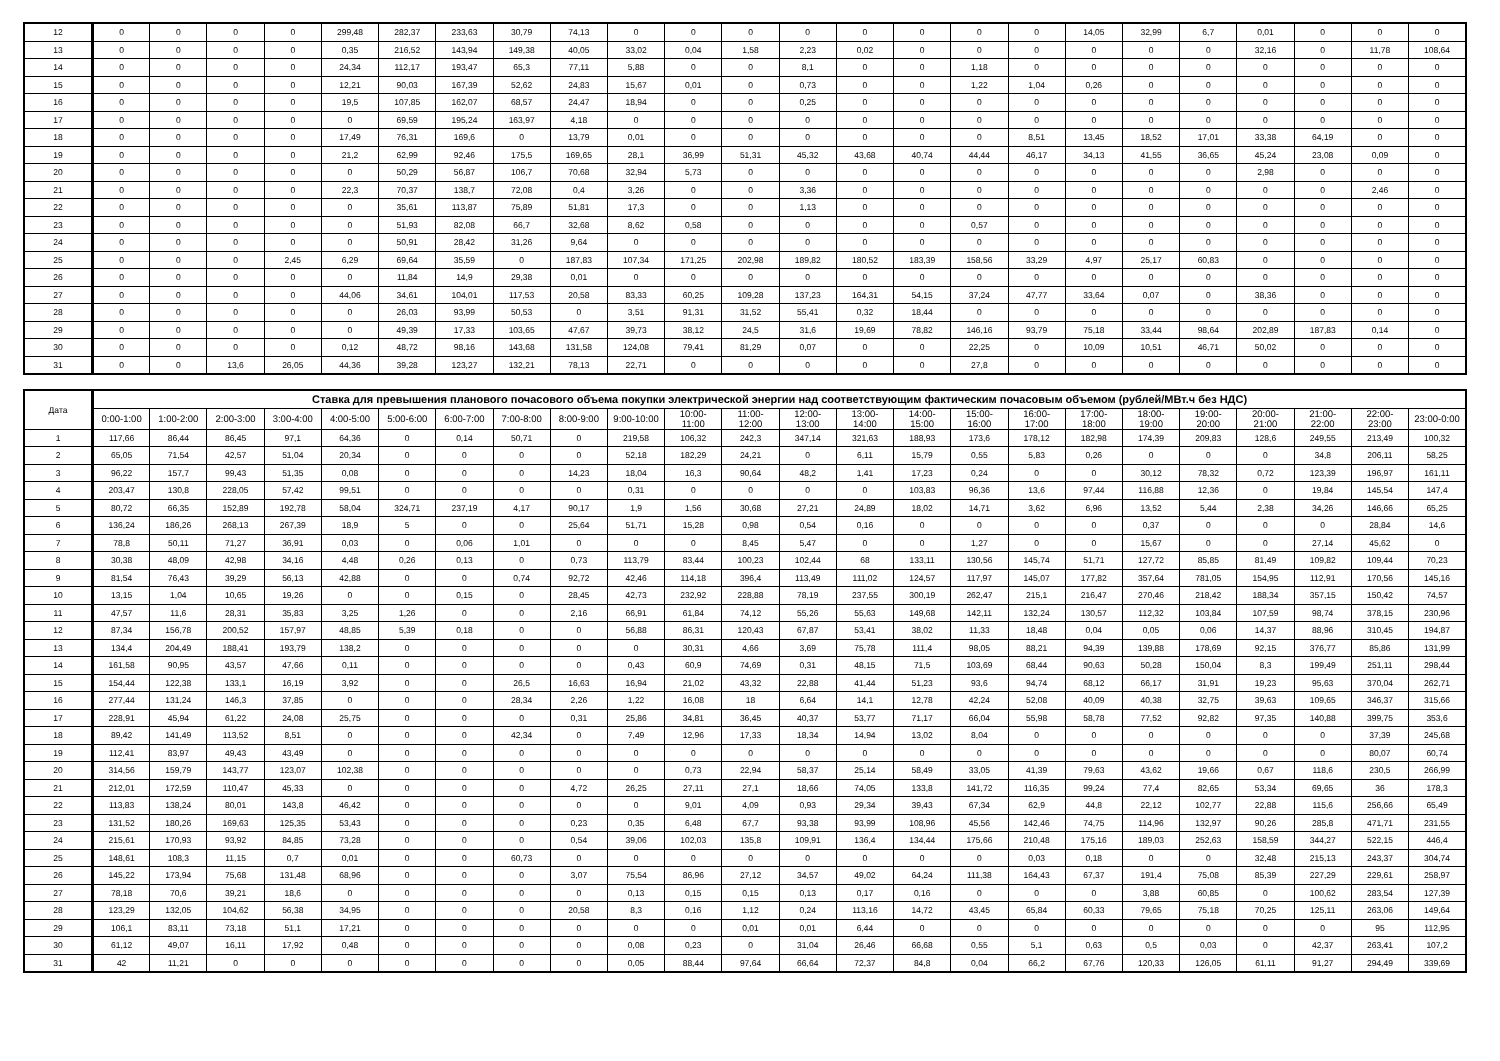| 12 | 0 | 0 | 0 | 0 | 299,48 | 282,37 | 233,63 | 30,79 | 74,13 | 0 | 0 | 0 | 0 | 0 | 0 | 0 | 0 | 14,05 | 32,99 | 6,7 | 0,01 | 0 | 0 | 0 |
| 13 | 0 | 0 | 0 | 0 | 0,35 | 216,52 | 143,94 | 149,38 | 40,05 | 33,02 | 0,04 | 1,58 | 2,23 | 0,02 | 0 | 0 | 0 | 0 | 0 | 0 | 32,16 | 0 | 11,78 | 108,64 |
| 14 | 0 | 0 | 0 | 0 | 24,34 | 112,17 | 193,47 | 65,3 | 77,11 | 5,88 | 0 | 0 | 8,1 | 0 | 0 | 1,18 | 0 | 0 | 0 | 0 | 0 | 0 | 0 | 0 |
| 15 | 0 | 0 | 0 | 0 | 12,21 | 90,03 | 167,39 | 52,62 | 24,83 | 15,67 | 0,01 | 0 | 0,73 | 0 | 0 | 1,22 | 1,04 | 0,26 | 0 | 0 | 0 | 0 | 0 | 0 |
| 16 | 0 | 0 | 0 | 0 | 19,5 | 107,85 | 162,07 | 68,57 | 24,47 | 18,94 | 0 | 0 | 0,25 | 0 | 0 | 0 | 0 | 0 | 0 | 0 | 0 | 0 | 0 | 0 |
| 17 | 0 | 0 | 0 | 0 | 0 | 69,59 | 195,24 | 163,97 | 4,18 | 0 | 0 | 0 | 0 | 0 | 0 | 0 | 0 | 0 | 0 | 0 | 0 | 0 | 0 | 0 |
| 18 | 0 | 0 | 0 | 0 | 17,49 | 76,31 | 169,6 | 0 | 13,79 | 0,01 | 0 | 0 | 0 | 0 | 0 | 0 | 8,51 | 13,45 | 18,52 | 17,01 | 33,38 | 64,19 | 0 | 0 |
| 19 | 0 | 0 | 0 | 0 | 21,2 | 62,99 | 92,46 | 175,5 | 169,65 | 28,1 | 36,99 | 51,31 | 45,32 | 43,68 | 40,74 | 44,44 | 46,17 | 34,13 | 41,55 | 36,65 | 45,24 | 23,08 | 0,09 | 0 |
| 20 | 0 | 0 | 0 | 0 | 0 | 50,29 | 56,87 | 106,7 | 70,68 | 32,94 | 5,73 | 0 | 0 | 0 | 0 | 0 | 0 | 0 | 0 | 0 | 2,98 | 0 | 0 | 0 |
| 21 | 0 | 0 | 0 | 0 | 22,3 | 70,37 | 138,7 | 72,08 | 0,4 | 3,26 | 0 | 0 | 3,36 | 0 | 0 | 0 | 0 | 0 | 0 | 0 | 0 | 0 | 2,46 | 0 |
| 22 | 0 | 0 | 0 | 0 | 0 | 35,61 | 113,87 | 75,89 | 51,81 | 17,3 | 0 | 0 | 1,13 | 0 | 0 | 0 | 0 | 0 | 0 | 0 | 0 | 0 | 0 | 0 |
| 23 | 0 | 0 | 0 | 0 | 0 | 51,93 | 82,08 | 66,7 | 32,68 | 8,62 | 0,58 | 0 | 0 | 0 | 0 | 0,57 | 0 | 0 | 0 | 0 | 0 | 0 | 0 | 0 |
| 24 | 0 | 0 | 0 | 0 | 0 | 50,91 | 28,42 | 31,26 | 9,64 | 0 | 0 | 0 | 0 | 0 | 0 | 0 | 0 | 0 | 0 | 0 | 0 | 0 | 0 | 0 |
| 25 | 0 | 0 | 0 | 2,45 | 6,29 | 69,64 | 35,59 | 0 | 187,83 | 107,34 | 171,25 | 202,98 | 189,82 | 180,52 | 183,39 | 158,56 | 33,29 | 4,97 | 25,17 | 60,83 | 0 | 0 | 0 | 0 |
| 26 | 0 | 0 | 0 | 0 | 0 | 11,84 | 14,9 | 29,38 | 0,01 | 0 | 0 | 0 | 0 | 0 | 0 | 0 | 0 | 0 | 0 | 0 | 0 | 0 | 0 | 0 |
| 27 | 0 | 0 | 0 | 0 | 44,06 | 34,61 | 104,01 | 117,53 | 20,58 | 83,33 | 60,25 | 109,28 | 137,23 | 164,31 | 54,15 | 37,24 | 47,77 | 33,64 | 0,07 | 0 | 38,36 | 0 | 0 | 0 |
| 28 | 0 | 0 | 0 | 0 | 0 | 26,03 | 93,99 | 50,53 | 0 | 3,51 | 91,31 | 31,52 | 55,41 | 0,32 | 18,44 | 0 | 0 | 0 | 0 | 0 | 0 | 0 | 0 | 0 |
| 29 | 0 | 0 | 0 | 0 | 0 | 49,39 | 17,33 | 103,65 | 47,67 | 39,73 | 38,12 | 24,5 | 31,6 | 19,69 | 78,82 | 146,16 | 93,79 | 75,18 | 33,44 | 98,64 | 202,89 | 187,83 | 0,14 | 0 |
| 30 | 0 | 0 | 0 | 0 | 0,12 | 48,72 | 98,16 | 143,68 | 131,58 | 124,08 | 79,41 | 81,29 | 0,07 | 0 | 0 | 22,25 | 0 | 10,09 | 10,51 | 46,71 | 50,02 | 0 | 0 | 0 |
| 31 | 0 | 0 | 13,6 | 26,05 | 44,36 | 39,28 | 123,27 | 132,21 | 78,13 | 22,71 | 0 | 0 | 0 | 0 | 0 | 27,8 | 0 | 0 | 0 | 0 | 0 | 0 | 0 | 0 |
| Дата | Ставка для превышения планового почасового объема покупки электрической энергии над соответствующим фактическим почасовым объемом (рублей/МВт.ч без НДС) | | | | | | | | | | | | | | | | | | | | | | | |
| --- | --- | --- | --- | --- | --- | --- | --- | --- | --- | --- | --- | --- | --- | --- | --- | --- | --- | --- | --- | --- | --- | --- | --- | --- |
| | 0:00-1:00 | 1:00-2:00 | 2:00-3:00 | 3:00-4:00 | 4:00-5:00 | 5:00-6:00 | 6:00-7:00 | 7:00-8:00 | 8:00-9:00 | 9:00-10:00 | 10:00- 11:00 | 11:00- 12:00 | 12:00- 13:00 | 13:00- 14:00 | 14:00- 15:00 | 15:00- 16:00 | 16:00- 17:00 | 17:00- 18:00 | 18:00- 19:00 | 19:00- 20:00 | 20:00- 21:00 | 21:00- 22:00 | 22:00- 23:00 | 23:00-0:00 |
| 1 | 117,66 | 86,44 | 86,45 | 97,1 | 64,36 | 0 | 0,14 | 50,71 | 0 | 219,58 | 106,32 | 242,3 | 347,14 | 321,63 | 188,93 | 173,6 | 178,12 | 182,98 | 174,39 | 209,83 | 128,6 | 249,55 | 213,49 | 100,32 |
| 2 | 65,05 | 71,54 | 42,57 | 51,04 | 20,34 | 0 | 0 | 0 | 0 | 52,18 | 182,29 | 24,21 | 0 | 6,11 | 15,79 | 0,55 | 5,83 | 0,26 | 0 | 0 | 0 | 34,8 | 206,11 | 58,25 |
| 3 | 96,22 | 157,7 | 99,43 | 51,35 | 0,08 | 0 | 0 | 0 | 14,23 | 18,04 | 16,3 | 90,64 | 48,2 | 1,41 | 17,23 | 0,24 | 0 | 0 | 30,12 | 78,32 | 0,72 | 123,39 | 196,97 | 161,11 |
| 4 | 203,47 | 130,8 | 228,05 | 57,42 | 99,51 | 0 | 0 | 0 | 0 | 0,31 | 0 | 0 | 0 | 0 | 103,83 | 96,36 | 13,6 | 97,44 | 116,88 | 12,36 | 0 | 19,84 | 145,54 | 147,4 |
| 5 | 80,72 | 66,35 | 152,89 | 192,78 | 58,04 | 324,71 | 237,19 | 4,17 | 90,17 | 1,9 | 1,56 | 30,68 | 27,21 | 24,89 | 18,02 | 14,71 | 3,62 | 6,96 | 13,52 | 5,44 | 2,38 | 34,26 | 146,66 | 65,25 |
| 6 | 136,24 | 186,26 | 268,13 | 267,39 | 18,9 | 5 | 0 | 0 | 25,64 | 51,71 | 15,28 | 0,98 | 0,54 | 0,16 | 0 | 0 | 0 | 0 | 0,37 | 0 | 0 | 0 | 28,84 | 14,6 |
| 7 | 78,8 | 50,11 | 71,27 | 36,91 | 0,03 | 0 | 0,06 | 1,01 | 0 | 0 | 0 | 8,45 | 5,47 | 0 | 0 | 1,27 | 0 | 0 | 15,67 | 0 | 0 | 27,14 | 45,62 | 0 |
| 8 | 30,38 | 48,09 | 42,98 | 34,16 | 4,48 | 0,26 | 0,13 | 0 | 0,73 | 113,79 | 83,44 | 100,23 | 102,44 | 68 | 133,11 | 130,56 | 145,74 | 51,71 | 127,72 | 85,85 | 81,49 | 109,82 | 109,44 | 70,23 |
| 9 | 81,54 | 76,43 | 39,29 | 56,13 | 42,88 | 0 | 0 | 0,74 | 92,72 | 42,46 | 114,18 | 396,4 | 113,49 | 111,02 | 124,57 | 117,97 | 145,07 | 177,82 | 357,64 | 781,05 | 154,95 | 112,91 | 170,56 | 145,16 |
| 10 | 13,15 | 1,04 | 10,65 | 19,26 | 0 | 0 | 0,15 | 0 | 28,45 | 42,73 | 232,92 | 228,88 | 78,19 | 237,55 | 300,19 | 262,47 | 215,1 | 216,47 | 270,46 | 218,42 | 188,34 | 357,15 | 150,42 | 74,57 |
| 11 | 47,57 | 11,6 | 28,31 | 35,83 | 3,25 | 1,26 | 0 | 0 | 2,16 | 66,91 | 61,84 | 74,12 | 55,26 | 55,63 | 149,68 | 142,11 | 132,24 | 130,57 | 112,32 | 103,84 | 107,59 | 98,74 | 378,15 | 230,96 |
| 12 | 87,34 | 156,78 | 200,52 | 157,97 | 48,85 | 5,39 | 0,18 | 0 | 0 | 56,88 | 86,31 | 120,43 | 67,87 | 53,41 | 38,02 | 11,33 | 18,48 | 0,04 | 0,05 | 0,06 | 14,37 | 88,96 | 310,45 | 194,87 |
| 13 | 134,4 | 204,49 | 188,41 | 193,79 | 138,2 | 0 | 0 | 0 | 0 | 0 | 30,31 | 4,66 | 3,69 | 75,78 | 111,4 | 98,05 | 88,21 | 94,39 | 139,88 | 178,69 | 92,15 | 376,77 | 85,86 | 131,99 |
| 14 | 161,58 | 90,95 | 43,57 | 47,66 | 0,11 | 0 | 0 | 0 | 0 | 0,43 | 60,9 | 74,69 | 0,31 | 48,15 | 71,5 | 103,69 | 68,44 | 90,63 | 50,28 | 150,04 | 8,3 | 199,49 | 251,11 | 298,44 |
| 15 | 154,44 | 122,38 | 133,1 | 16,19 | 3,92 | 0 | 0 | 26,5 | 16,63 | 16,94 | 21,02 | 43,32 | 22,88 | 41,44 | 51,23 | 93,6 | 94,74 | 68,12 | 66,17 | 31,91 | 19,23 | 95,63 | 370,04 | 262,71 |
| 16 | 277,44 | 131,24 | 146,3 | 37,85 | 0 | 0 | 0 | 28,34 | 2,26 | 1,22 | 16,08 | 18 | 6,64 | 14,1 | 12,78 | 42,24 | 52,08 | 40,09 | 40,38 | 32,75 | 39,63 | 109,65 | 346,37 | 315,66 |
| 17 | 228,91 | 45,94 | 61,22 | 24,08 | 25,75 | 0 | 0 | 0 | 0,31 | 25,86 | 34,81 | 36,45 | 40,37 | 53,77 | 71,17 | 66,04 | 55,98 | 58,78 | 77,52 | 92,82 | 97,35 | 140,88 | 399,75 | 353,6 |
| 18 | 89,42 | 141,49 | 113,52 | 8,51 | 0 | 0 | 0 | 42,34 | 0 | 7,49 | 12,96 | 17,33 | 18,34 | 14,94 | 13,02 | 8,04 | 0 | 0 | 0 | 0 | 0 | 0 | 37,39 | 245,68 |
| 19 | 112,41 | 83,97 | 49,43 | 43,49 | 0 | 0 | 0 | 0 | 0 | 0 | 0 | 0 | 0 | 0 | 0 | 0 | 0 | 0 | 0 | 0 | 0 | 0 | 80,07 | 60,74 |
| 20 | 314,56 | 159,79 | 143,77 | 123,07 | 102,38 | 0 | 0 | 0 | 0 | 0 | 0,73 | 22,94 | 58,37 | 25,14 | 58,49 | 33,05 | 41,39 | 79,63 | 43,62 | 19,66 | 0,67 | 118,6 | 230,5 | 266,99 |
| 21 | 212,01 | 172,59 | 110,47 | 45,33 | 0 | 0 | 0 | 0 | 4,72 | 26,25 | 27,11 | 27,1 | 18,66 | 74,05 | 133,8 | 141,72 | 116,35 | 99,24 | 77,4 | 82,65 | 53,34 | 69,65 | 36 | 178,3 |
| 22 | 113,83 | 138,24 | 80,01 | 143,8 | 46,42 | 0 | 0 | 0 | 0 | 0 | 9,01 | 4,09 | 0,93 | 29,34 | 39,43 | 67,34 | 62,9 | 44,8 | 22,12 | 102,77 | 22,88 | 115,6 | 256,66 | 65,49 |
| 23 | 131,52 | 180,26 | 169,63 | 125,35 | 53,43 | 0 | 0 | 0 | 0,23 | 0,35 | 6,48 | 67,7 | 93,38 | 93,99 | 108,96 | 45,56 | 142,46 | 74,75 | 114,96 | 132,97 | 90,26 | 285,8 | 471,71 | 231,55 |
| 24 | 215,61 | 170,93 | 93,92 | 84,85 | 73,28 | 0 | 0 | 0 | 0,54 | 39,06 | 102,03 | 135,8 | 109,91 | 136,4 | 134,44 | 175,66 | 210,48 | 175,16 | 189,03 | 252,63 | 158,59 | 344,27 | 522,15 | 446,4 |
| 25 | 148,61 | 108,3 | 11,15 | 0,7 | 0,01 | 0 | 0 | 60,73 | 0 | 0 | 0 | 0 | 0 | 0 | 0 | 0 | 0,03 | 0,18 | 0 | 0 | 32,48 | 215,13 | 243,37 | 304,74 |
| 26 | 145,22 | 173,94 | 75,68 | 131,48 | 68,96 | 0 | 0 | 0 | 3,07 | 75,54 | 86,96 | 27,12 | 34,57 | 49,02 | 64,24 | 111,38 | 164,43 | 67,37 | 191,4 | 75,08 | 85,39 | 227,29 | 229,61 | 258,97 |
| 27 | 78,18 | 70,6 | 39,21 | 18,6 | 0 | 0 | 0 | 0 | 0 | 0,13 | 0,15 | 0,15 | 0,13 | 0,17 | 0,16 | 0 | 0 | 0 | 3,88 | 60,85 | 0 | 100,62 | 283,54 | 127,39 |
| 28 | 123,29 | 132,05 | 104,62 | 56,38 | 34,95 | 0 | 0 | 0 | 20,58 | 8,3 | 0,16 | 1,12 | 0,24 | 113,16 | 14,72 | 43,45 | 65,84 | 60,33 | 79,65 | 75,18 | 70,25 | 125,11 | 263,06 | 149,64 |
| 29 | 106,1 | 83,11 | 73,18 | 51,1 | 17,21 | 0 | 0 | 0 | 0 | 0 | 0 | 0,01 | 0,01 | 6,44 | 0 | 0 | 0 | 0 | 0 | 0 | 0 | 0 | 95 | 112,95 |
| 30 | 61,12 | 49,07 | 16,11 | 17,92 | 0,48 | 0 | 0 | 0 | 0 | 0,08 | 0,23 | 0 | 31,04 | 26,46 | 66,68 | 0,55 | 5,1 | 0,63 | 0,5 | 0,03 | 0 | 42,37 | 263,41 | 107,2 |
| 31 | 42 | 11,21 | 0 | 0 | 0 | 0 | 0 | 0 | 0 | 0,05 | 88,44 | 97,64 | 66,64 | 72,37 | 84,8 | 0,04 | 66,2 | 67,76 | 120,33 | 126,05 | 61,11 | 91,27 | 294,49 | 339,69 |